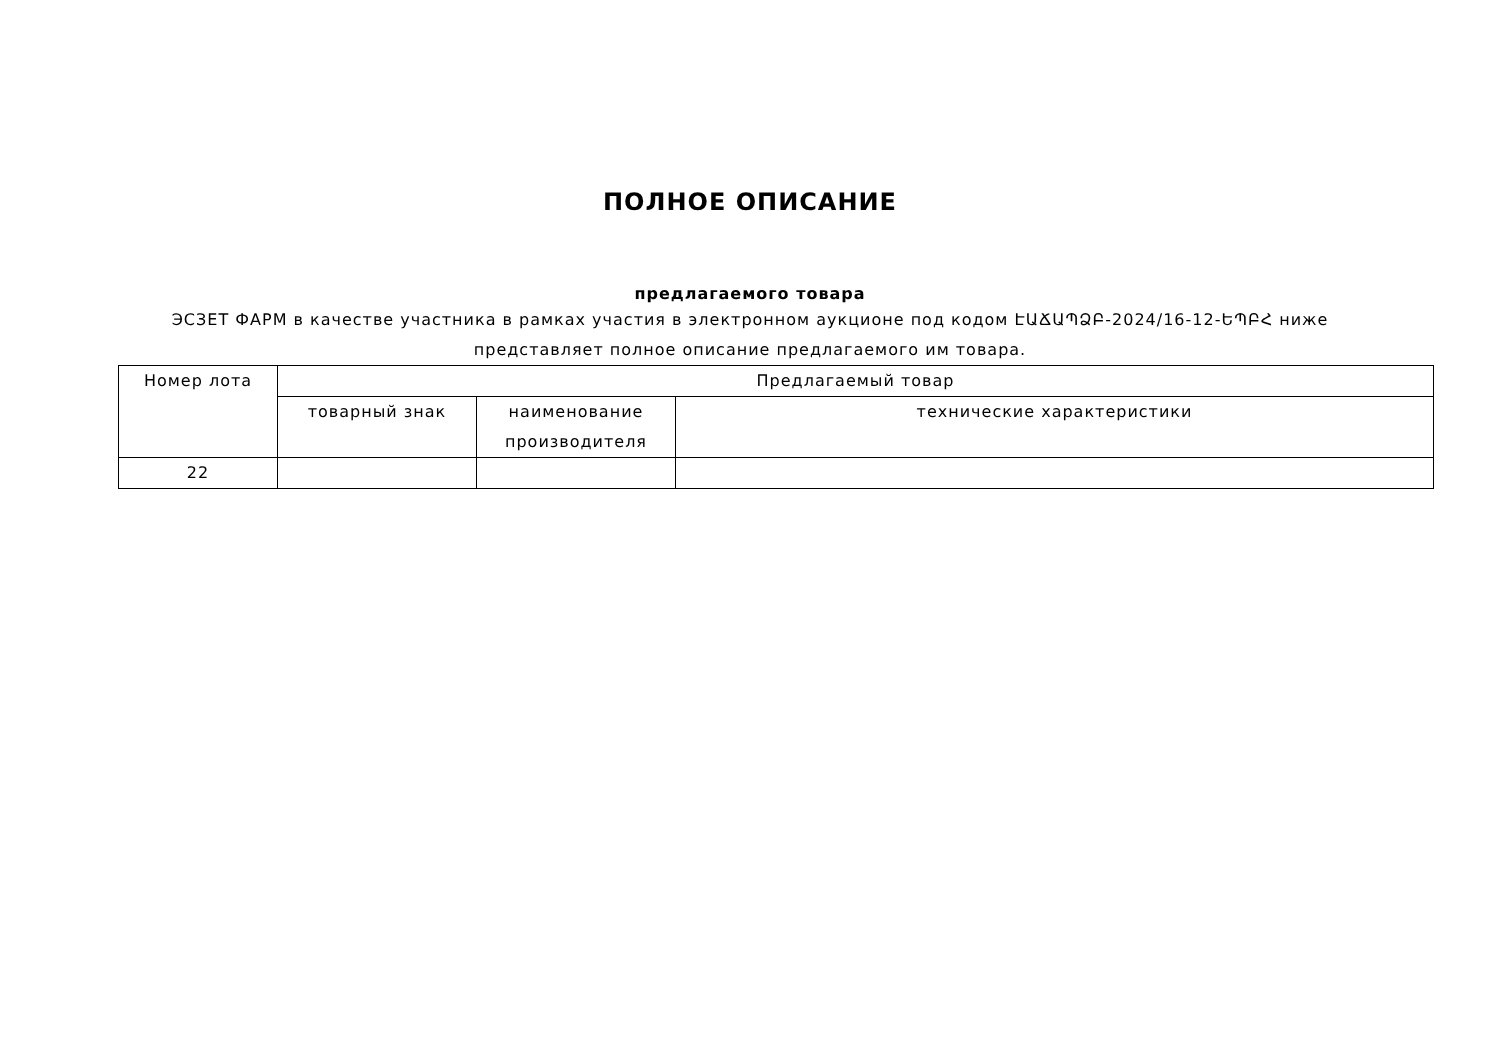ПОЛНОЕ ОПИСАНИЕ
предлагаемого товара
ЭСЗЕТ ФАРМ в качестве участника в рамках участия в электронном аукционе под кодом ԷԱՃԱՊՁԲ-2024/16-12-ԵՊԲՀ ниже представляет полное описание предлагаемого им товара.
| Номер лота | Предлагаемый товар | | |
| --- | --- | --- | --- |
| | товарный знак | наименование производителя | технические характеристики |
| 22 | | | |